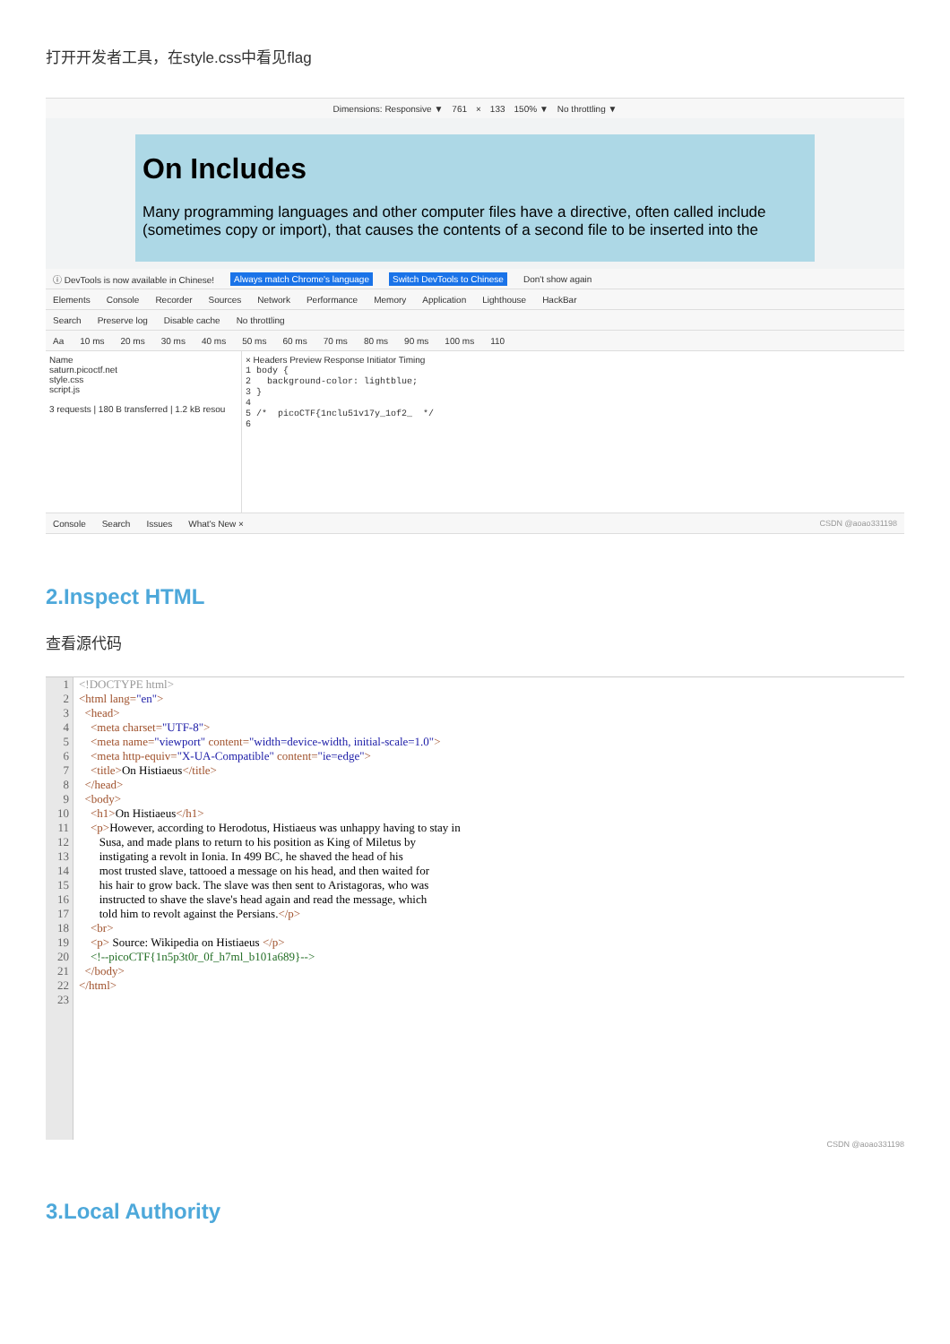打开开发者工具，在style.css中看见flag
Dimensions: Responsive ▼ 761 × 133 150% ▼ No throttling ▼
On Includes
Many programming languages and other computer files have a directive, often called include (sometimes copy or import), that causes the contents of a second file to be inserted into the
ⓘ DevTools is now available in Chinese! Always match Chrome's language Switch DevTools to Chinese Don't show again
Elements Console Recorder Sources Network Performance Memory Application Lighthouse HackBar
Search Preserve log Disable cache No throttling
Aa 10 ms 20 ms 30 ms 40 ms 50 ms 60 ms 70 ms 80 ms 90 ms 100 ms 110
Name
saturn.picoctf.net
style.css
script.js
3 requests | 180 B transferred | 1.2 kB resou
× Headers Preview Response Initiator Timing
1 body {
2 background-color: lightblue;
3 }
4
5 /* picoCTF{1nclu51v17y_1of2_ */
6
Console Search Issues What's New × CSDN @aoao331198
2.Inspect HTML
查看源代码
1
2
3
4
5
6
7
8
9
10
11
12
13
14
15
16
17
18
19
20
21
22
23
<!DOCTYPE html> <html lang="en"> <head> <meta charset="UTF-8"> <meta name="viewport" content="width=device-width, initial-scale=1.0"> <meta http-equiv="X-UA-Compatible" content="ie=edge"> <title>On Histiaeus</title> </head> <body> <h1>On Histiaeus</h1> <p>However, according to Herodotus, Histiaeus was unhappy having to stay in Susa, and made plans to return to his position as King of Miletus by instigating a revolt in Ionia. In 499 BC, he shaved the head of his most trusted slave, tattooed a message on his head, and then waited for his hair to grow back. The slave was then sent to Aristagoras, who was instructed to shave the slave's head again and read the message, which told him to revolt against the Persians.</p> <br> <p> Source: Wikipedia on Histiaeus </p> <!--picoCTF{1n5p3t0r_0f_h7ml_b101a689}--> </body> </html>
CSDN @aoao331198
3.Local Authority